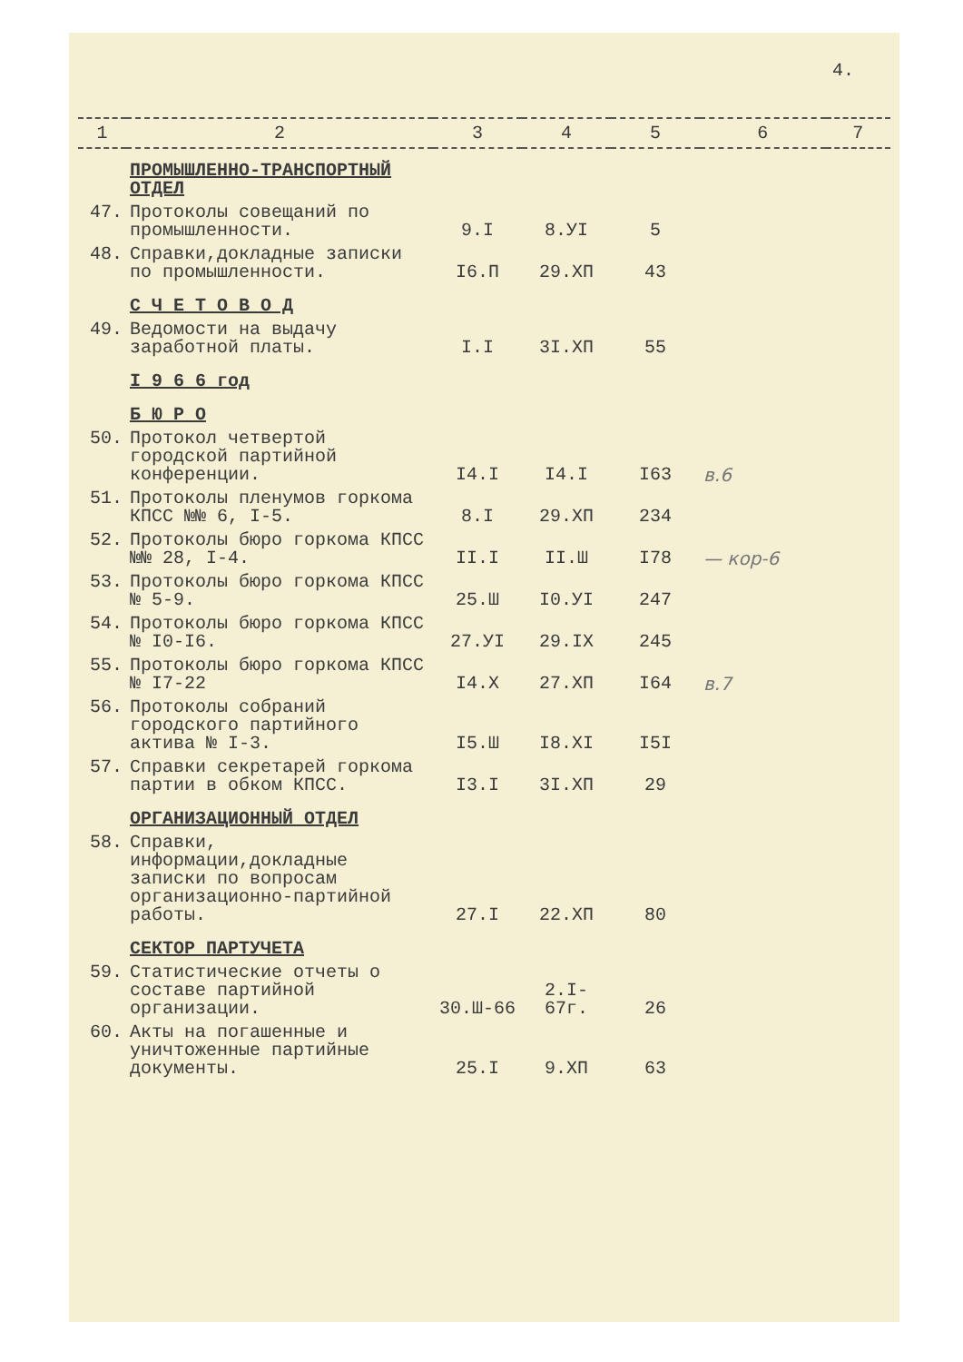4.
| 1 | 2 | 3 | 4 | 5 | 6 | 7 |
| --- | --- | --- | --- | --- | --- | --- |
| | ПРОМЫШЛЕННО-ТРАНСПОРТНЫЙ ОТДЕЛ | | | | | |
| 47. | Протоколы совещаний по промышленности. | 9.I | 8.УI | 5 | | |
| 48. | Справки,докладные записки по промышленности. | I6.П | 29.ХП | 43 | | |
| | С Ч Е Т О В О Д | | | | | |
| 49. | Ведомости на выдачу заработной платы. | I.I | 3I.ХП | 55 | | |
| | I 9 6 6 год | | | | | |
| | Б Ю Р О | | | | | |
| 50. | Протокол четвертой городской партийной конференции. | I4.I | I4.I | I63 | в.6 | |
| 51. | Протоколы пленумов горкома КПСС №№ 6, I-5. | 8.I | 29.ХП | 234 | | |
| 52. | Протоколы бюро горкома КПСС №№ 28, I-4. | II.I | II.Ш | I78 | — кор-6 | |
| 53. | Протоколы бюро горкома КПСС № 5-9. | 25.Ш | I0.УI | 247 | | |
| 54. | Протоколы бюро горкома КПСС № I0-I6. | 27.УI | 29.IХ | 245 | | |
| 55. | Протоколы бюро горкома КПСС № I7-22 | I4.Х | 27.ХП | I64 | в.7 | |
| 56. | Протоколы собраний городского партийного актива № I-3. | I5.Ш | I8.ХI | I5I | | |
| 57. | Справки секретарей горкома партии в обком КПСС. | I3.I | 3I.ХП | 29 | | |
| | ОРГАНИЗАЦИОННЫЙ ОТДЕЛ | | | | | |
| 58. | Справки, информации,докладные записки по вопросам организационно-партийной работы. | 27.I | 22.ХП | 80 | | |
| | СЕКТОР ПАРТУЧЕТА | | | | | |
| 59. | Статистические отчеты о составе партийной организации. | 30.Ш-66 | 2.I-67г. | 26 | | |
| 60. | Акты на погашенные и уничтоженные партийные документы. | 25.I | 9.ХП | 63 | | |